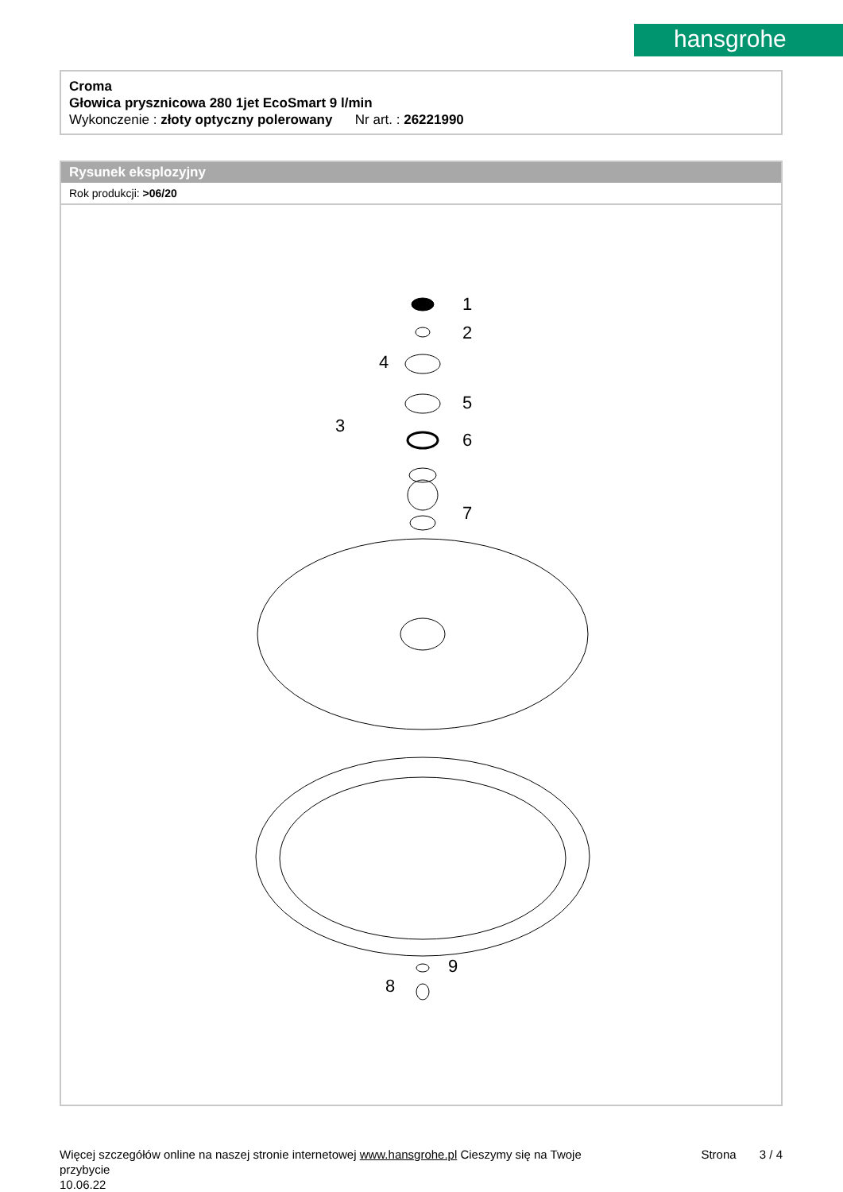hansgrohe
Croma
Głowica prysznicowa 280 1jet EcoSmart 9 l/min
Wykonczenie : złoty optyczny polerowany Nr art. : 26221990
Rysunek eksplozyjny
Rok produkcji: >06/20
1
2
4
5
3
6
7
9
8
Więcej szczegółów online na naszej stronie internetowej www.hansgrohe.pl Cieszymy się na Twoje Strona 3 / 4
przybycie
10.06.22